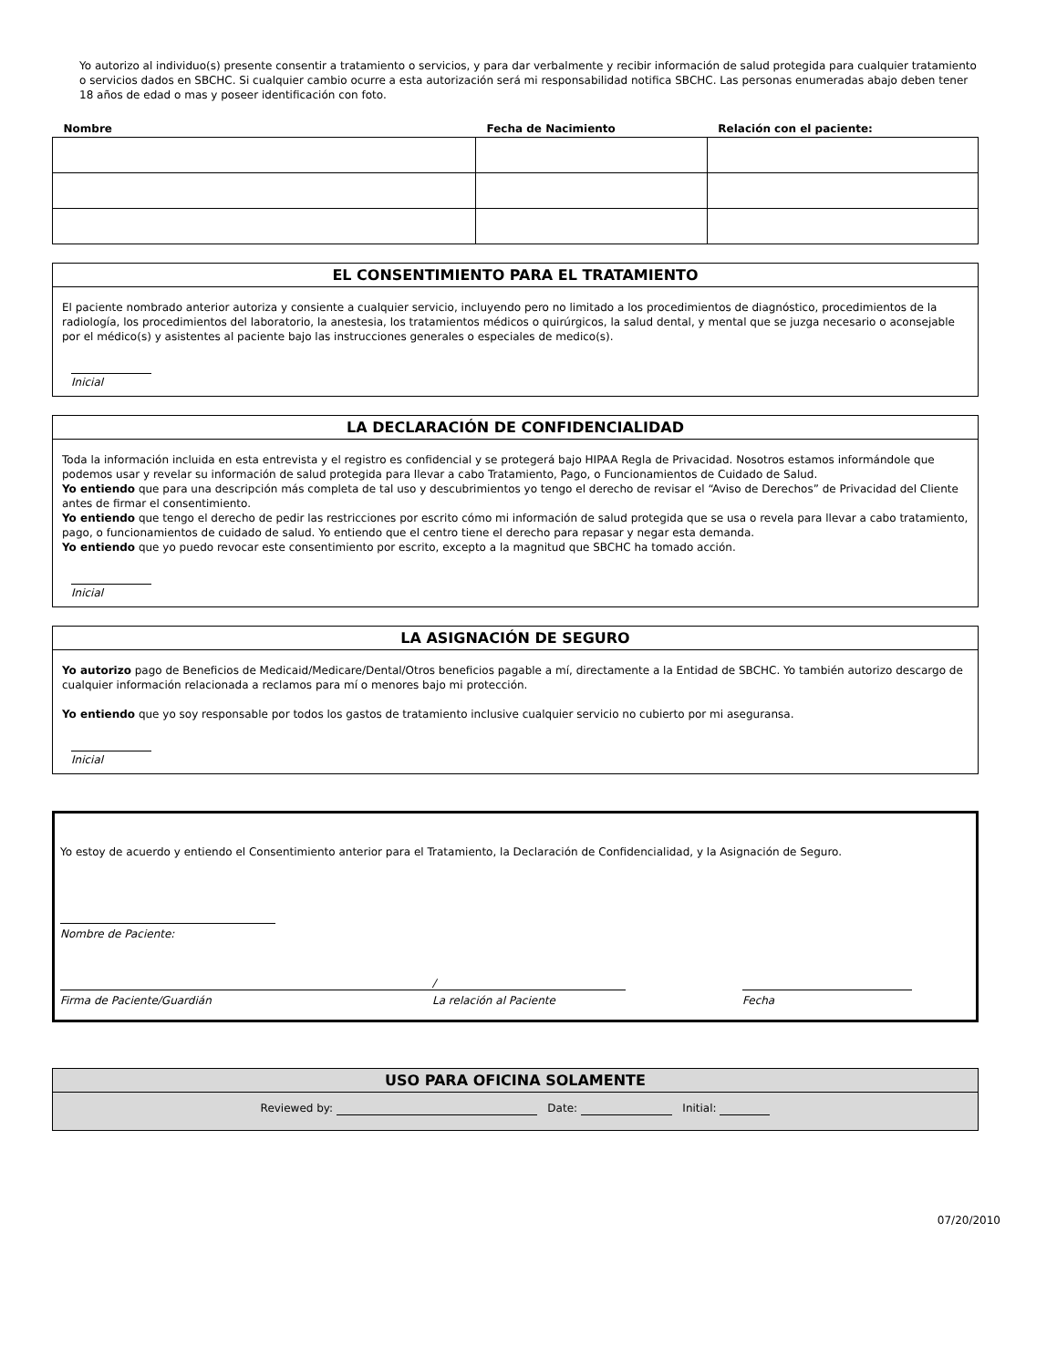Yo autorizo al individuo(s) presente consentir a tratamiento o servicios, y para dar verbalmente y recibir información de salud protegida para cualquier tratamiento o servicios dados en SBCHC. Si cualquier cambio ocurre a esta autorización será mi responsabilidad notifica SBCHC. Las personas enumeradas abajo deben tener 18 años de edad o mas y poseer identificación con foto.
| Nombre | Fecha de Nacimiento | Relación con el paciente: |
| --- | --- | --- |
EL CONSENTIMIENTO PARA EL TRATAMIENTO
El paciente nombrado anterior autoriza y consiente a cualquier servicio, incluyendo pero no limitado a los procedimientos de diagnóstico, procedimientos de la radiología, los procedimientos del laboratorio, la anestesia, los tratamientos médicos o quirúrgicos, la salud dental, y mental que se juzga necesario o aconsejable por el médico(s) y asistentes al paciente bajo las instrucciones generales o especiales de medico(s).
Inicial
LA DECLARACIÓN DE CONFIDENCIALIDAD
Toda la información incluida en esta entrevista y el registro es confidencial y se protegerá bajo HIPAA Regla de Privacidad. Nosotros estamos informándole que podemos usar y revelar su información de salud protegida para llevar a cabo Tratamiento, Pago, o Funcionamientos de Cuidado de Salud.
Yo entiendo que para una descripción más completa de tal uso y descubrimientos yo tengo el derecho de revisar el “Aviso de Derechos” de Privacidad del Cliente antes de firmar el consentimiento.
Yo entiendo que tengo el derecho de pedir las restricciones por escrito cómo mi información de salud protegida que se usa o revela para llevar a cabo tratamiento, pago, o funcionamientos de cuidado de salud. Yo entiendo que el centro tiene el derecho para repasar y negar esta demanda.
Yo entiendo que yo puedo revocar este consentimiento por escrito, excepto a la magnitud que SBCHC ha tomado acción.
Inicial
LA ASIGNACIÓN DE SEGURO
Yo autorizo pago de Beneficios de Medicaid/Medicare/Dental/Otros beneficios pagable a mí, directamente a la Entidad de SBCHC. Yo también autorizo descargo de cualquier información relacionada a reclamos para mí o menores bajo mi protección.
Yo entiendo que yo soy responsable por todos los gastos de tratamiento inclusive cualquier servicio no cubierto por mi aseguransa.
Inicial
Yo estoy de acuerdo y entiendo el Consentimiento anterior para el Tratamiento, la Declaración de Confidencialidad, y la Asignación de Seguro.
Nombre de Paciente:
/
Firma de Paciente/Guardián La relación al Paciente Fecha
USO PARA OFICINA SOLAMENTE
Reviewed by: Date: Initial:
07/20/2010